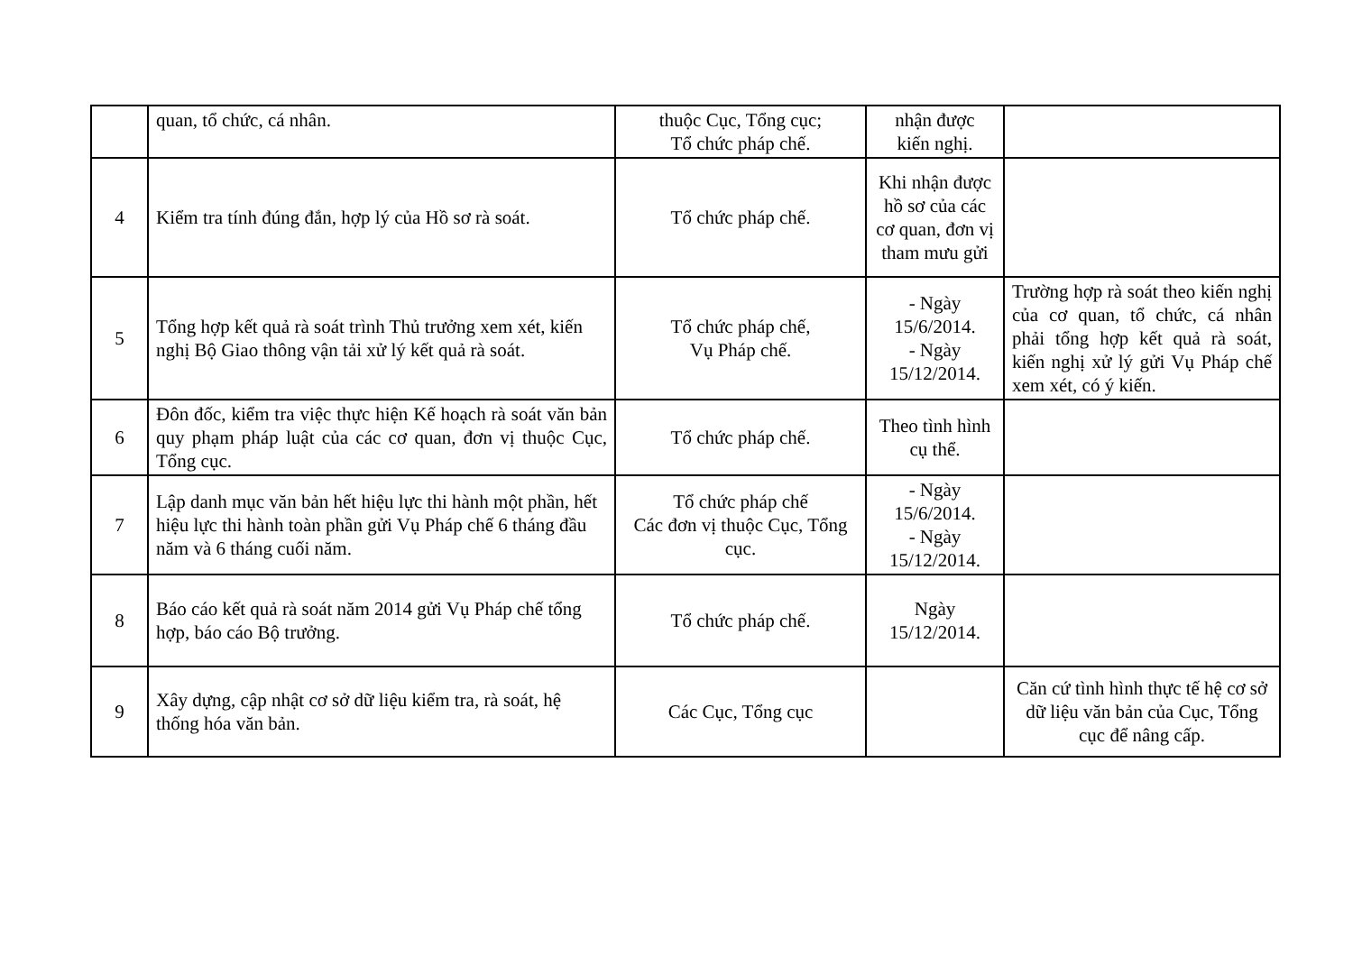| | quan, tổ chức, cá nhân. | thuộc Cục, Tổng cục; Tổ chức pháp chế. | nhận được kiến nghị. | |
| 4 | Kiểm tra tính đúng đắn, hợp lý của Hồ sơ rà soát. | Tổ chức pháp chế. | Khi nhận được hồ sơ của các cơ quan, đơn vị tham mưu gửi | |
| 5 | Tổng hợp kết quả rà soát trình Thủ trưởng xem xét, kiến nghị Bộ Giao thông vận tải xử lý kết quả rà soát. | Tổ chức pháp chế, Vụ Pháp chế. | - Ngày 15/6/2014. - Ngày 15/12/2014. | Trường hợp rà soát theo kiến nghị của cơ quan, tổ chức, cá nhân phải tổng hợp kết quả rà soát, kiến nghị xử lý gửi Vụ Pháp chế xem xét, có ý kiến. |
| 6 | Đôn đốc, kiểm tra việc thực hiện Kế hoạch rà soát văn bản quy phạm pháp luật của các cơ quan, đơn vị thuộc Cục, Tổng cục. | Tổ chức pháp chế. | Theo tình hình cụ thể. | |
| 7 | Lập danh mục văn bản hết hiệu lực thi hành một phần, hết hiệu lực thi hành toàn phần gửi Vụ Pháp chế 6 tháng đầu năm và 6 tháng cuối năm. | Tổ chức pháp chế Các đơn vị thuộc Cục, Tổng cục. | - Ngày 15/6/2014. - Ngày 15/12/2014. | |
| 8 | Báo cáo kết quả rà soát năm 2014 gửi Vụ Pháp chế tổng hợp, báo cáo Bộ trưởng. | Tổ chức pháp chế. | Ngày 15/12/2014. | |
| 9 | Xây dựng, cập nhật cơ sở dữ liệu kiểm tra, rà soát, hệ thống hóa văn bản. | Các Cục, Tổng cục | | Căn cứ tình hình thực tế hệ cơ sở dữ liệu văn bản của Cục, Tổng cục để nâng cấp. |